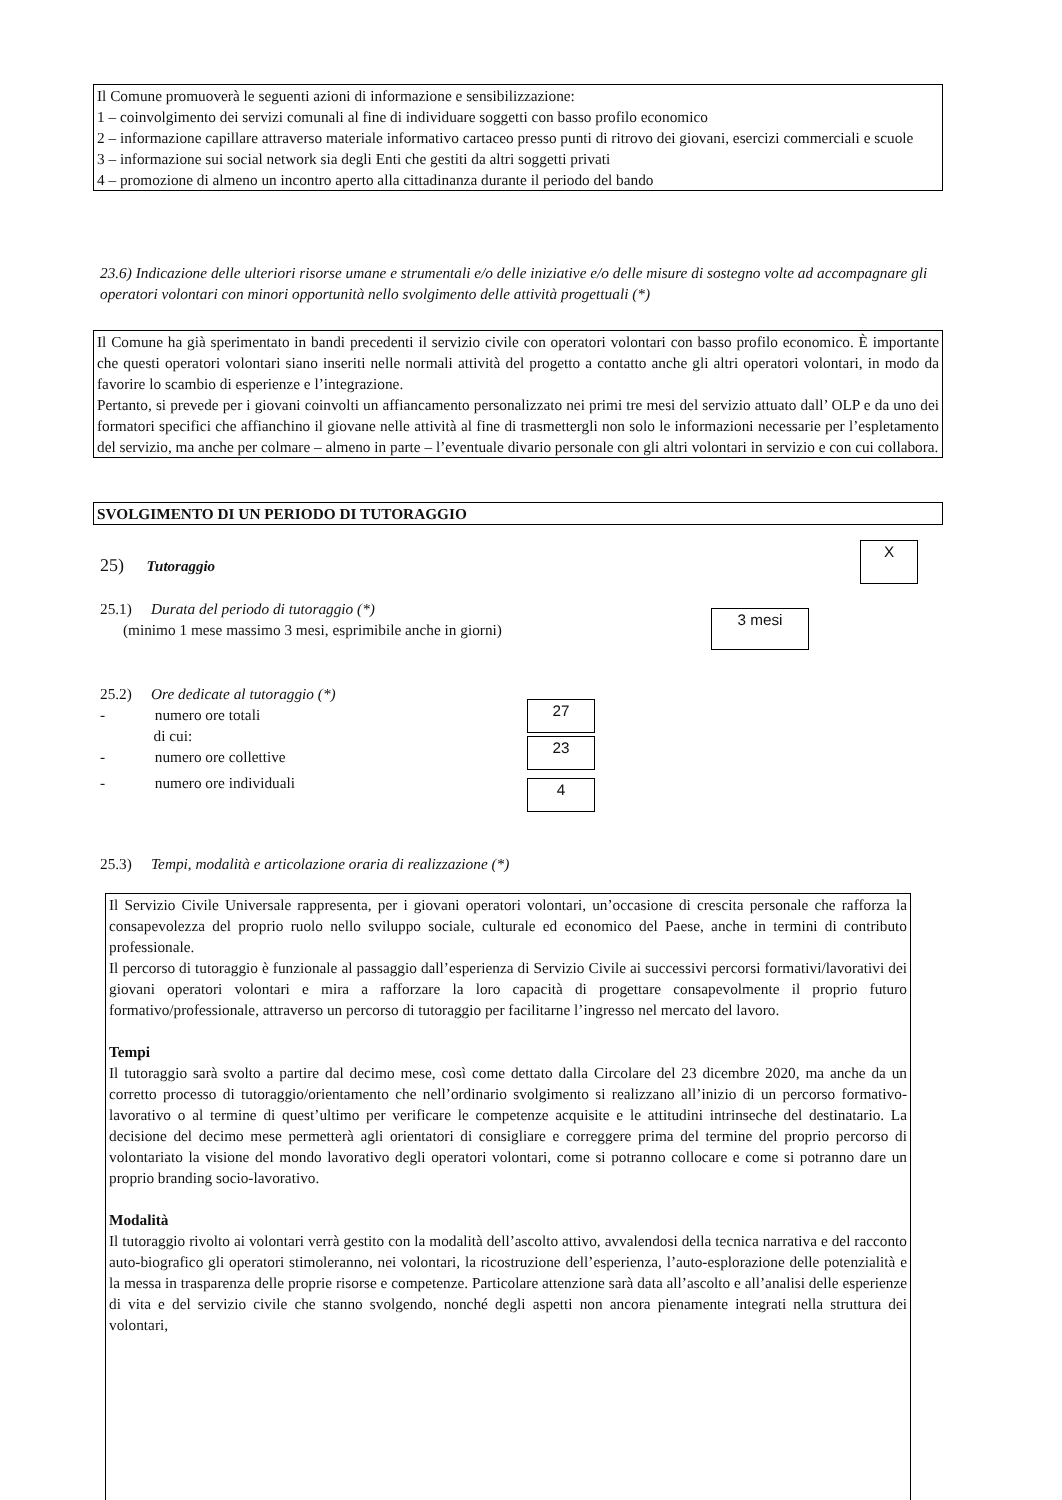Il Comune promuoverà le seguenti azioni di informazione e sensibilizzazione:
1 – coinvolgimento dei servizi comunali al fine di individuare soggetti con basso profilo economico
2 – informazione capillare attraverso materiale informativo cartaceo presso punti di ritrovo dei giovani, esercizi commerciali e scuole
3 – informazione sui social network sia degli Enti che gestiti da altri soggetti privati
4 – promozione di almeno un incontro aperto alla cittadinanza durante il periodo del bando
23.6) Indicazione delle ulteriori risorse umane e strumentali e/o delle iniziative e/o delle misure di sostegno volte ad accompagnare gli operatori volontari con minori opportunità nello svolgimento delle attività progettuali (*)
Il Comune ha già sperimentato in bandi precedenti il servizio civile con operatori volontari con basso profilo economico. È importante che questi operatori volontari siano inseriti nelle normali attività del progetto a contatto anche gli altri operatori volontari, in modo da favorire lo scambio di esperienze e l’integrazione.
Pertanto, si prevede per i giovani coinvolti un affiancamento personalizzato nei primi tre mesi del servizio attuato dall’ OLP e da uno dei formatori specifici che affianchino il giovane nelle attività al fine di trasmettergli non solo le informazioni necessarie per l’espletamento del servizio, ma anche per colmare – almeno in parte – l’eventuale divario personale con gli altri volontari in servizio e con cui collabora.
SVOLGIMENTO DI UN PERIODO DI TUTORAGGIO
25) Tutoraggio
X
25.1) Durata del periodo di tutoraggio (*)
(minimo 1 mese massimo 3 mesi, esprimibile anche in giorni)
3 mesi
25.2) Ore dedicate al tutoraggio (*)
- numero ore totali
di cui:
- numero ore collettive
- numero ore individuali
27
23
4
25.3) Tempi, modalità e articolazione oraria di realizzazione (*)
Il Servizio Civile Universale rappresenta, per i giovani operatori volontari, un’occasione di crescita personale che rafforza la consapevolezza del proprio ruolo nello sviluppo sociale, culturale ed economico del Paese, anche in termini di contributo professionale.
Il percorso di tutoraggio è funzionale al passaggio dall’esperienza di Servizio Civile ai successivi percorsi formativi/lavorativi dei giovani operatori volontari e mira a rafforzare la loro capacità di progettare consapevolmente il proprio futuro formativo/professionale, attraverso un percorso di tutoraggio per facilitarne l’ingresso nel mercato del lavoro.
Tempi
Il tutoraggio sarà svolto a partire dal decimo mese, così come dettato dalla Circolare del 23 dicembre 2020, ma anche da un corretto processo di tutoraggio/orientamento che nell’ordinario svolgimento si realizzano all’inizio di un percorso formativo-lavorativo o al termine di quest’ultimo per verificare le competenze acquisite e le attitudini intrinseche del destinatario. La decisione del decimo mese permetterà agli orientatori di consigliare e correggere prima del termine del proprio percorso di volontariato la visione del mondo lavorativo degli operatori volontari, come si potranno collocare e come si potranno dare un proprio branding socio-lavorativo.
Modalità
Il tutoraggio rivolto ai volontari verrà gestito con la modalità dell’ascolto attivo, avvalendosi della tecnica narrativa e del racconto auto-biografico gli operatori stimoleranno, nei volontari, la ricostruzione dell’esperienza, l’auto-esplorazione delle potenzialità e la messa in trasparenza delle proprie risorse e competenze. Particolare attenzione sarà data all’ascolto e all’analisi delle esperienze di vita e del servizio civile che stanno svolgendo, nonché degli aspetti non ancora pienamente integrati nella struttura dei volontari,